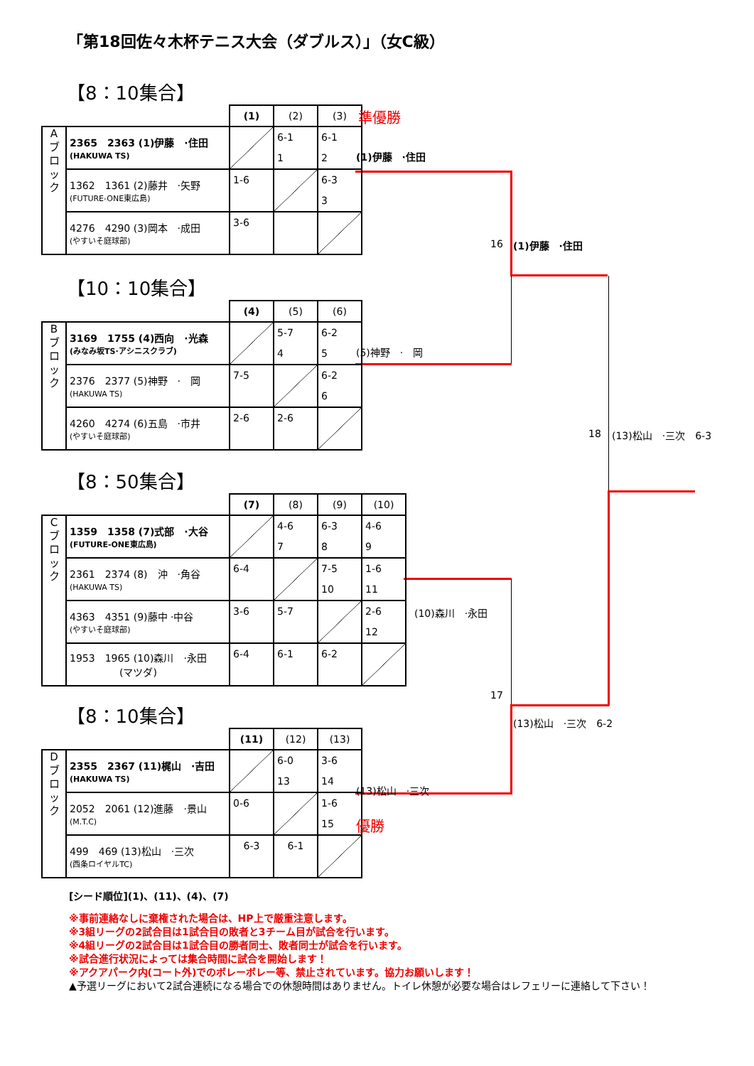「第18回佐々木杯テニス大会（ダブルス）」（女C級）
【8：10集合】
| | | (1) | (2) | (3) |
| A ブ ロ ッ ク | 2365 2363 (1)伊藤 ·住田 (HAKUWA TS) | | 6-1 1 | 6-1 2 |
| | 1362 1361 (2)藤井 ·矢野 (FUTURE-ONE東広島) | 1-6 | | 6-3 3 |
| | 4276 4290 (3)岡本 ·成田 (やすいそ庭球部) | 3-6 | | |
準優勝
(1)伊藤　·住田
16 (1)伊藤　·住田
【10：10集合】
| | | (4) | (5) | (6) |
| B ブ ロ ッ ク | 3169 1755 (4)西向 ·光森 (みなみ坂TS·アシニスクラブ) | | 5-7 4 | 6-2 5 |
| | 2376 2377 (5)神野 · 岡 (HAKUWA TS) | 7-5 | | 6-2 6 |
| | 4260 4274 (6)五島 ·市井 (やすいそ庭球部) | 2-6 | 2-6 | |
(5)神野　·　岡
18 (13)松山　·三次　6-3
【8：50集合】
| | | (7) | (8) | (9) | (10) |
| C ブ ロ ッ ク | 1359 1358 (7)式部 ·大谷 (FUTURE-ONE東広島) | | 4-6 7 | 6-3 8 | 4-6 9 |
| | 2361 2374 (8) 沖 ·角谷 (HAKUWA TS) | 6-4 | | 7-5 10 | 1-6 11 |
| | 4363 4351 (9)藤中 ·中谷 (やすいそ庭球部) | 3-6 | 5-7 | | 2-6 12 |
| | 1953 1965 (10)森川 ·永田 (マツダ) | 6-4 | 6-1 | 6-2 | |
(10)森川　·永田
17
【8：10集合】
| | | (11) | (12) | (13) |
| D ブ ロ ッ ク | 2355 2367 (11)梶山 ·吉田 (HAKUWA TS) | | 6-0 13 | 3-6 14 |
| | 2052 2061 (12)進藤 ·景山 (M.T.C) | 0-6 | | 1-6 15 |
| | 499 469 (13)松山 ·三次 (西条ロイヤルTC) | 6-3 | 6-1 | |
(13)松山　·三次　6-2
(13)松山　·三次
優勝
[シード順位](1)、(11)、(4)、(7)
※事前連絡なしに棄権された場合は、HP上で厳重注意します。
※3組リーグの2試合目は1試合目の敗者と3チーム目が試合を行います。
※4組リーグの2試合目は1試合目の勝者同士、敗者同士が試合を行います。
※試合進行状況によっては集合時間に試合を開始します！
※アクアパーク内(コート外)でのボレーボレー等、禁止されています。協力お願いします！
▲予選リーグにおいて2試合連続になる場合での休憩時間はありません。トイレ休憩が必要な場合はレフェリーに連絡して下さい！